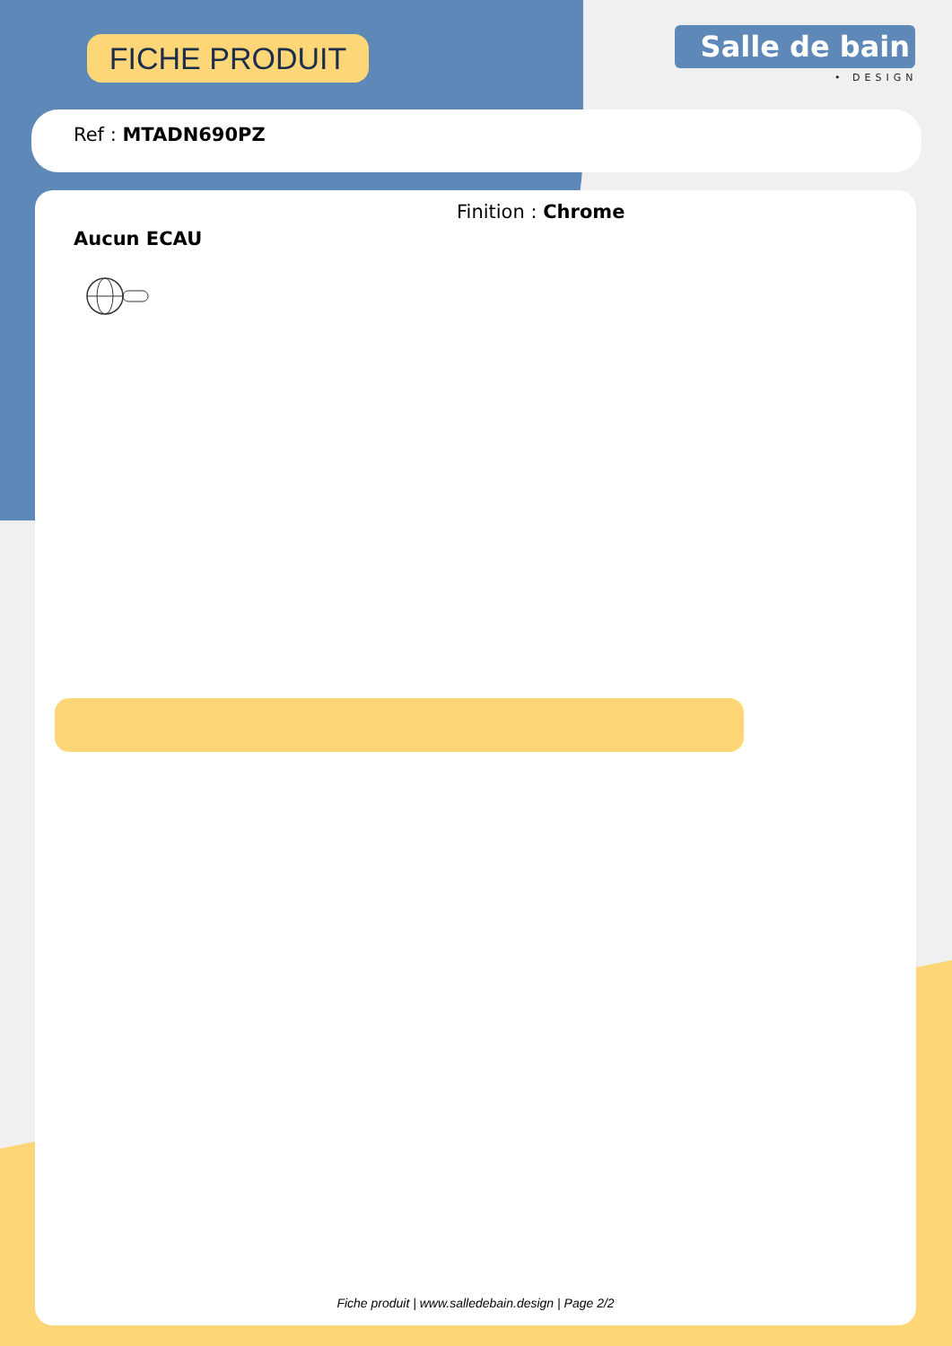FICHE PRODUIT Salle de bain
• DESIGN
Ref : MTADN690PZ
Finition : Chrome
Aucun ECAU
Fiche produit | www.salledebain.design | Page 2/2